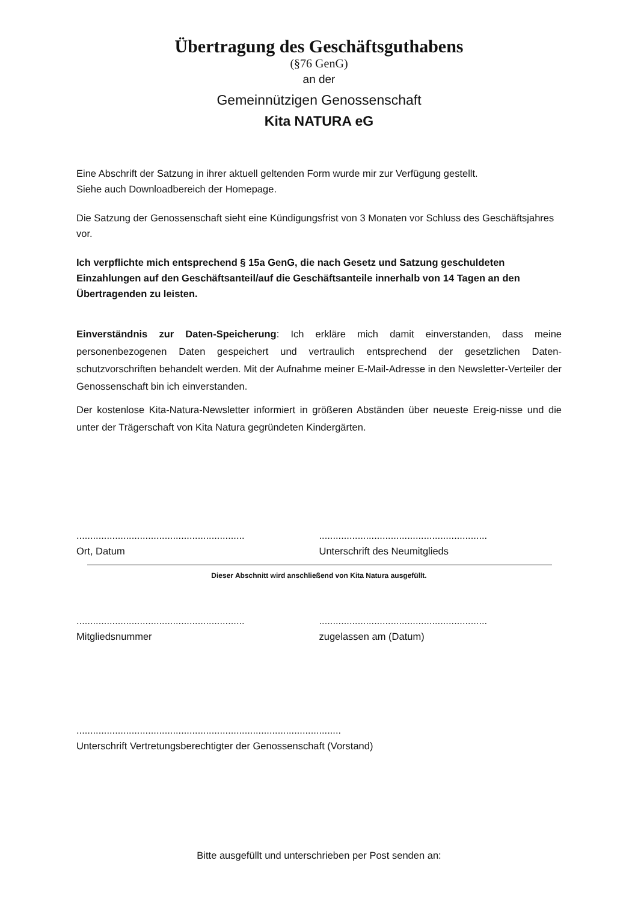Übertragung des Geschäftsguthabens
(§76 GenG)
an der
Gemeinnützigen Genossenschaft
Kita NATURA eG
Eine Abschrift der Satzung in ihrer aktuell geltenden Form wurde mir zur Verfügung gestellt.
Siehe auch Downloadbereich der Homepage.
Die Satzung der Genossenschaft sieht eine Kündigungsfrist von 3 Monaten vor Schluss des Geschäftsjahres vor.
Ich verpflichte mich entsprechend § 15a GenG, die nach Gesetz und Satzung geschuldeten Einzahlungen auf den Geschäftsanteil/auf die Geschäftsanteile innerhalb von 14 Tagen an den Übertragenden zu leisten.
Einverständnis zur Daten-Speicherung: Ich erkläre mich damit einverstanden, dass meine personenbezogenen Daten gespeichert und vertraulich entsprechend der gesetzlichen Daten-schutzvorschriften behandelt werden. Mit der Aufnahme meiner E-Mail-Adresse in den Newsletter-Verteiler der Genossenschaft bin ich einverstanden.
Der kostenlose Kita-Natura-Newsletter informiert in größeren Abständen über neueste Ereig-nisse und die unter der Trägerschaft von Kita Natura gegründeten Kindergärten.
.............................................................
Ort, Datum
.............................................................
Unterschrift des Neumitglieds
Dieser Abschnitt wird anschließend von Kita Natura ausgefüllt.
.............................................................
Mitgliedsnummer
.............................................................
zugelassen am (Datum)
................................................................................................
Unterschrift Vertretungsberechtigter der Genossenschaft (Vorstand)
Bitte ausgefüllt und unterschrieben per Post senden an: